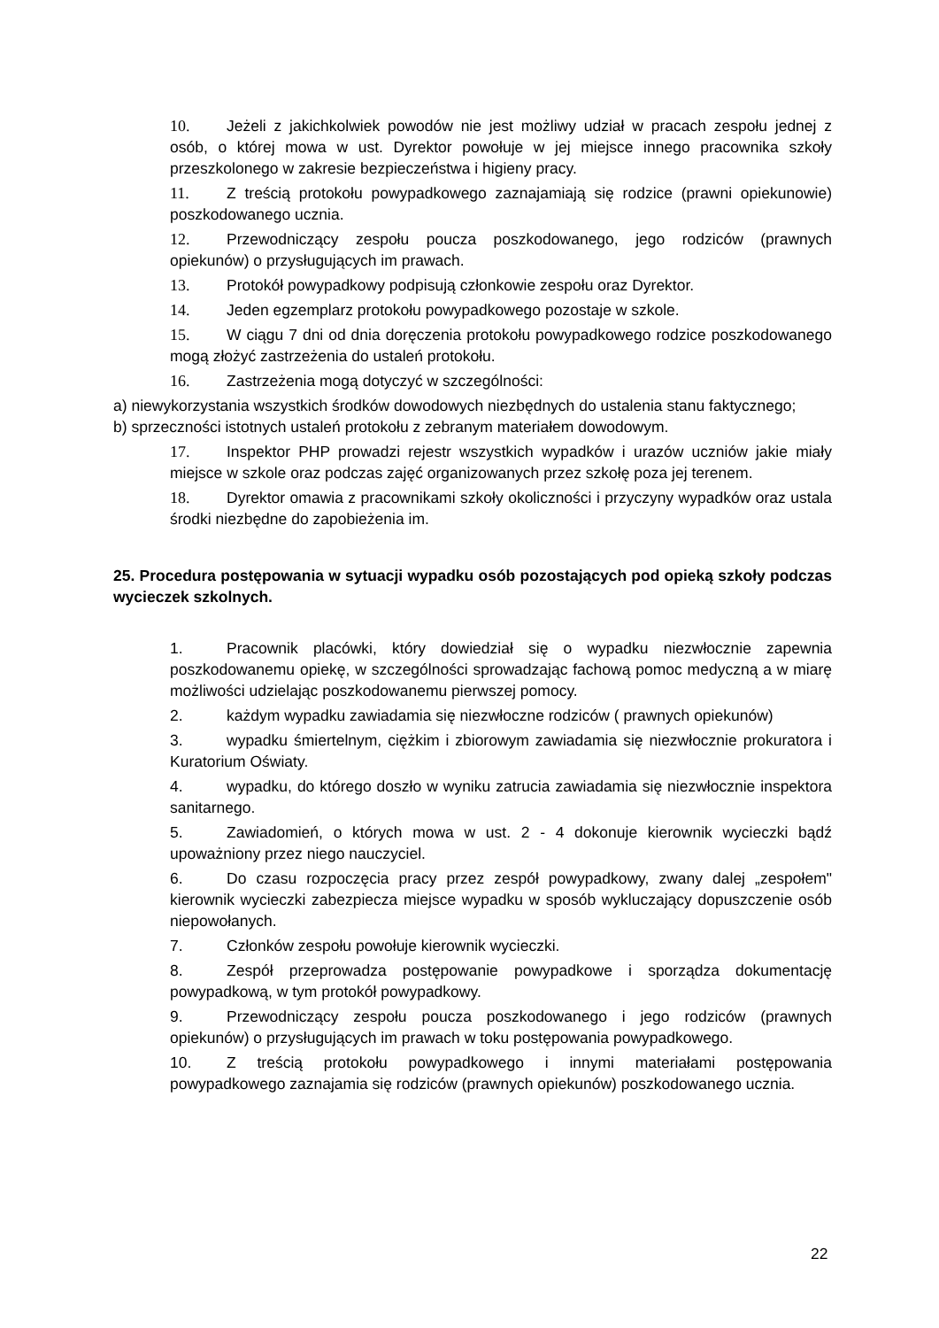10. Jeżeli z jakichkolwiek powodów nie jest możliwy udział w pracach zespołu jednej z osób, o której mowa w ust. Dyrektor powołuje w jej miejsce innego pracownika szkoły przeszkolonego w zakresie bezpieczeństwa i higieny pracy.
11. Z treścią protokołu powypadkowego zaznajamiają się rodzice (prawni opiekunowie) poszkodowanego ucznia.
12. Przewodniczący zespołu poucza poszkodowanego, jego rodziców (prawnych opiekunów) o przysługujących im prawach.
13. Protokół powypadkowy podpisują członkowie zespołu oraz Dyrektor.
14. Jeden egzemplarz protokołu powypadkowego pozostaje w szkole.
15. W ciągu 7 dni od dnia doręczenia protokołu powypadkowego rodzice poszkodowanego mogą złożyć zastrzeżenia do ustaleń protokołu.
16. Zastrzeżenia mogą dotyczyć w szczególności:
a) niewykorzystania wszystkich środków dowodowych niezbędnych do ustalenia stanu faktycznego;
b) sprzeczności istotnych ustaleń protokołu z zebranym materiałem dowodowym.
17. Inspektor PHP prowadzi rejestr wszystkich wypadków i urazów uczniów jakie miały miejsce w szkole oraz podczas zajęć organizowanych przez szkołę poza jej terenem.
18. Dyrektor omawia z pracownikami szkoły okoliczności i przyczyny wypadków oraz ustala środki niezbędne do zapobieżenia im.
25. Procedura postępowania w sytuacji wypadku osób pozostających pod opieką szkoły podczas wycieczek szkolnych.
1. Pracownik placówki, który dowiedział się o wypadku niezwłocznie zapewnia poszkodowanemu opiekę, w szczególności sprowadzając fachową pomoc medyczną a w miarę możliwości udzielając poszkodowanemu pierwszej pomocy.
2. każdym wypadku zawiadamia się niezwłoczne rodziców ( prawnych opiekunów)
3. wypadku śmiertelnym, ciężkim i zbiorowym zawiadamia się niezwłocznie prokuratora i Kuratorium Oświaty.
4. wypadku, do którego doszło w wyniku zatrucia zawiadamia się niezwłocznie inspektora sanitarnego.
5. Zawiadomień, o których mowa w ust. 2 - 4 dokonuje kierownik wycieczki bądź upoważniony przez niego nauczyciel.
6. Do czasu rozpoczęcia pracy przez zespół powypadkowy, zwany dalej „zespołem" kierownik wycieczki zabezpiecza miejsce wypadku w sposób wykluczający dopuszczenie osób niepowołanych.
7. Członków zespołu powołuje kierownik wycieczki.
8. Zespół przeprowadza postępowanie powypadkowe i sporządza dokumentację powypadkową, w tym protokół powypadkowy.
9. Przewodniczący zespołu poucza poszkodowanego i jego rodziców (prawnych opiekunów) o przysługujących im prawach w toku postępowania powypadkowego.
10. Z treścią protokołu powypadkowego i innymi materiałami postępowania powypadkowego zaznajamia się rodziców (prawnych opiekunów) poszkodowanego ucznia.
22